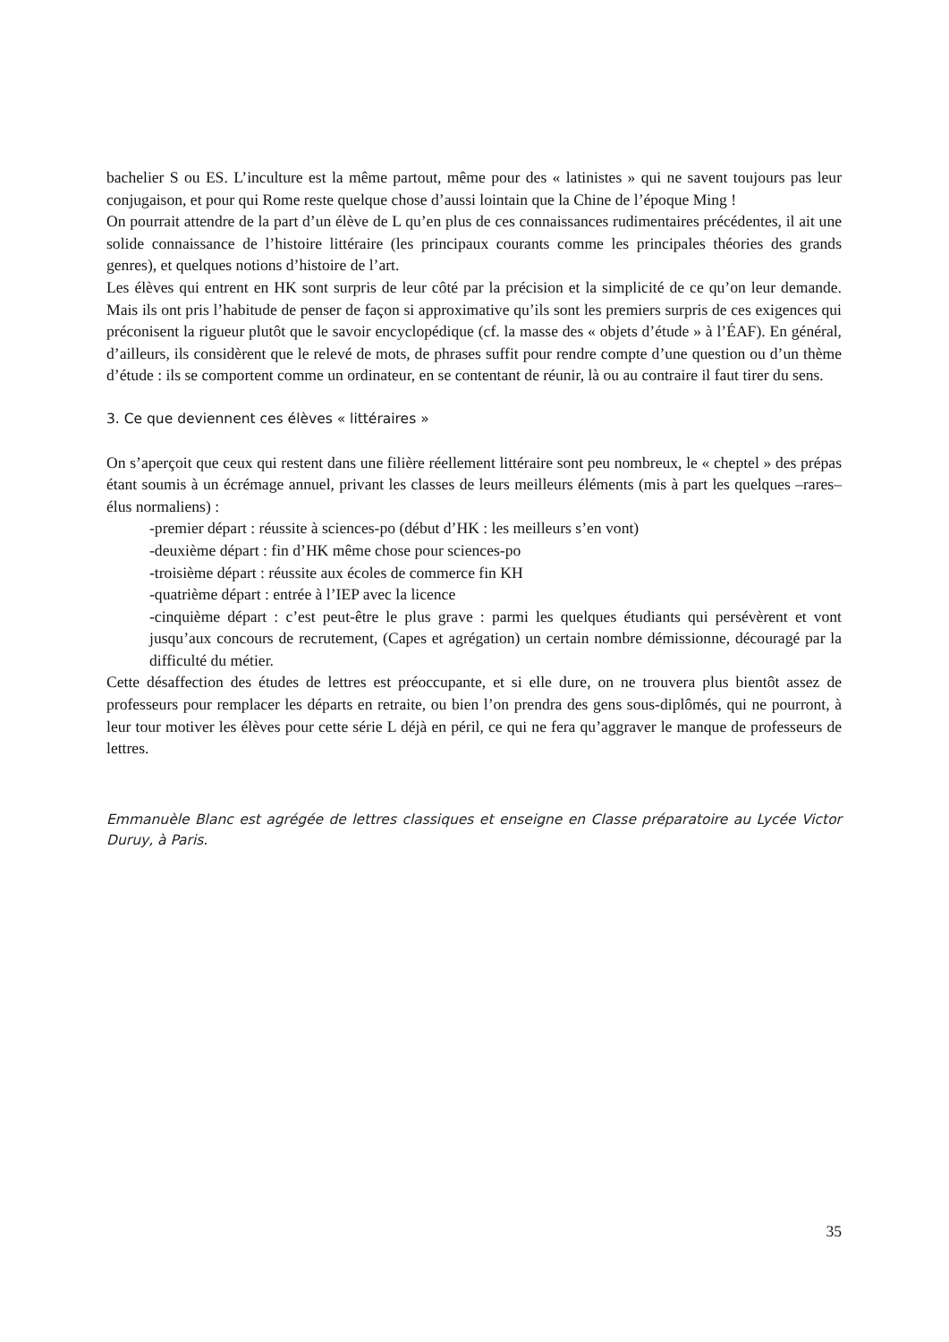bachelier S ou ES. L’inculture est la même partout, même pour des « latinistes » qui ne savent toujours pas leur conjugaison, et pour qui Rome reste quelque chose d’aussi lointain que la Chine de l’époque Ming !
On pourrait attendre de la part d’un élève de L qu’en plus de ces connaissances rudimentaires précédentes, il ait une solide connaissance de l’histoire littéraire (les principaux courants comme les principales théories des grands genres), et quelques notions d’histoire de l’art.
Les élèves qui entrent en HK sont surpris de leur côté par la précision et la simplicité de ce qu’on leur demande. Mais ils ont pris l’habitude de penser de façon si approximative qu’ils sont les premiers surpris de ces exigences qui préconisent la rigueur plutôt que le savoir encyclopédique (cf. la masse des « objets d’étude » à l’ÉAF). En général, d’ailleurs, ils considèrent que le relevé de mots, de phrases suffit pour rendre compte d’une question ou d’un thème d’étude : ils se comportent comme un ordinateur, en se contentant de réunir, là ou au contraire il faut tirer du sens.
3. Ce que deviennent ces élèves « littéraires »
On s’aperçoit que ceux qui restent dans une filière réellement littéraire sont peu nombreux, le « cheptel » des prépas étant soumis à un écrémage annuel, privant les classes de leurs meilleurs éléments (mis à part les quelques –rares– élus normaliens) :
-premier départ : réussite à sciences-po (début d’HK : les meilleurs s’en vont)
-deuxième départ : fin d’HK même chose pour sciences-po
-troisième départ : réussite aux écoles de commerce fin KH
-quatrième départ : entrée à l’IEP avec la licence
-cinquième départ : c’est peut-être le plus grave : parmi les quelques étudiants qui persévèrent et vont jusqu’aux concours de recrutement, (Capes et agrégation) un certain nombre démissionne, découragé par la difficulté du métier.
Cette désaffection des études de lettres est préoccupante, et si elle dure, on ne trouvera plus bientôt assez de professeurs pour remplacer les départs en retraite, ou bien l’on prendra des gens sous-diplômés, qui ne pourront, à leur tour motiver les élèves pour cette série L déjà en péril, ce qui ne fera qu’aggraver le manque de professeurs de lettres.
Emmanuèle Blanc est agrégée de lettres classiques et enseigne en Classe préparatoire au Lycée Victor Duruy, à Paris.
35